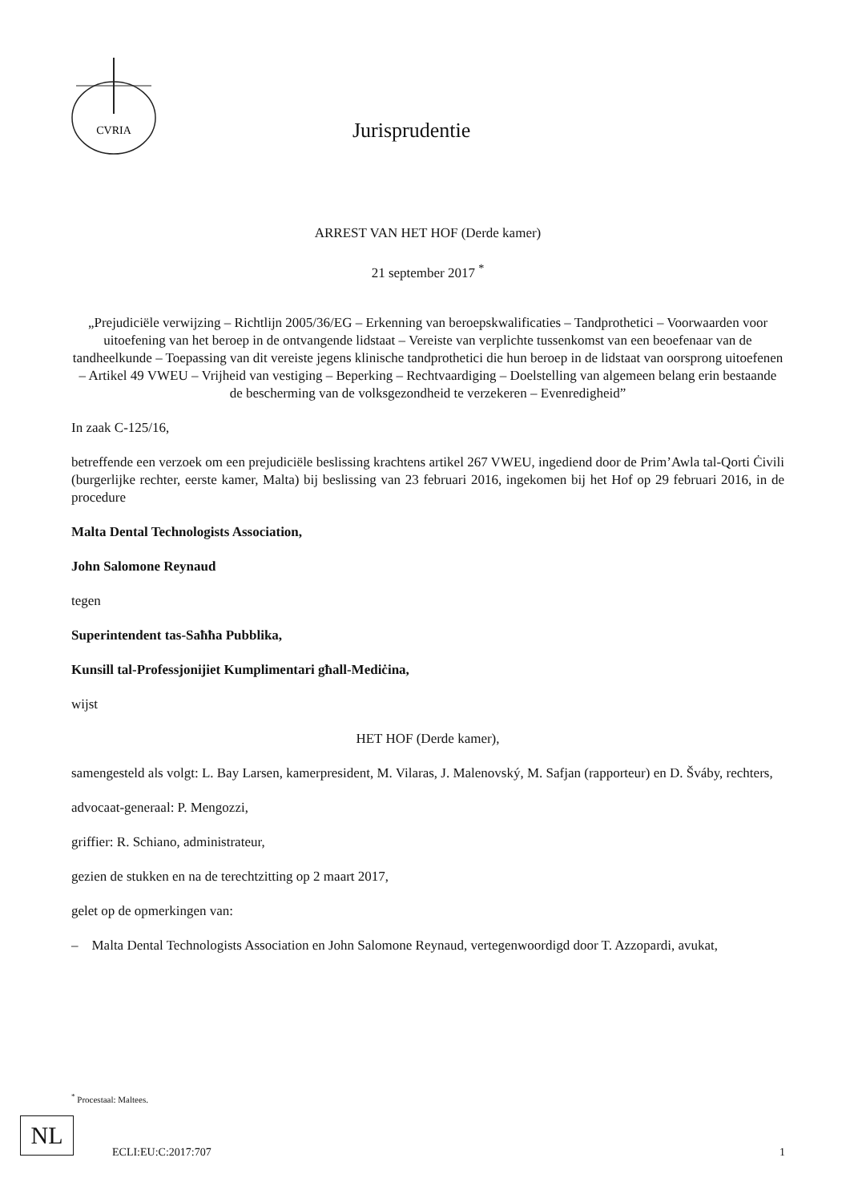CVRIA
Jurisprudentie
ARREST VAN HET HOF (Derde kamer)
21 september 2017 <sup>*</sup>
„Prejudiciële verwijzing – Richtlijn 2005/36/EG – Erkenning van beroepskwalificaties – Tandprothetici – Voorwaarden voor uitoefening van het beroep in de ontvangende lidstaat – Vereiste van verplichte tussenkomst van een beoefenaar van de tandheelkunde – Toepassing van dit vereiste jegens klinische tandprothetici die hun beroep in de lidstaat van oorsprong uitoefenen – Artikel 49 VWEU – Vrijheid van vestiging – Beperking – Rechtvaardiging – Doelstelling van algemeen belang erin bestaande de bescherming van de volksgezondheid te verzekeren – Evenredigheid”
In zaak C-125/16,
betreffende een verzoek om een prejudiciële beslissing krachtens artikel 267 VWEU, ingediend door de Prim’Awla tal-Qorti Ċivili (burgerlijke rechter, eerste kamer, Malta) bij beslissing van 23 februari 2016, ingekomen bij het Hof op 29 februari 2016, in de procedure
Malta Dental Technologists Association,
John Salomone Reynaud
tegen
Superintendent tas-Saħħa Pubblika,
Kunsill tal-Professjonijiet Kumplimentari għall-Mediċina,
wijst
HET HOF (Derde kamer),
samengesteld als volgt: L. Bay Larsen, kamerpresident, M. Vilaras, J. Malenovský, M. Safjan (rapporteur) en D. Šváby, rechters,
advocaat-generaal: P. Mengozzi,
griffier: R. Schiano, administrateur,
gezien de stukken en na de terechtzitting op 2 maart 2017,
gelet op de opmerkingen van:
– Malta Dental Technologists Association en John Salomone Reynaud, vertegenwoordigd door T. Azzopardi, avukat,
<sup>*</sup> Procestaal: Maltees.
NL
ECLI:EU:C:2017:707 1